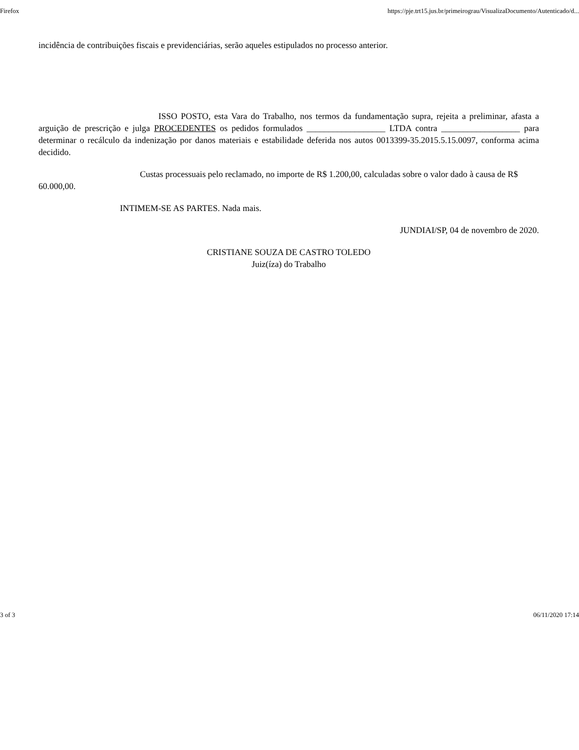Firefox https://pje.trt15.jus.br/primeirograu/VisualizaDocumento/Autenticado/d...
incidência de contribuições fiscais e previdenciárias, serão aqueles estipulados no processo anterior.
ISSO POSTO, esta Vara do Trabalho, nos termos da fundamentação supra, rejeita a preliminar, afasta a arguição de prescrição e julga PROCEDENTES os pedidos formulados __________________ LTDA contra __________________ para determinar o recálculo da indenização por danos materiais e estabilidade deferida nos autos 0013399-35.2015.5.15.0097, conforma acima decidido.
Custas processuais pelo reclamado, no importe de R$ 1.200,00, calculadas sobre o valor dado à causa de R$ 60.000,00.
INTIMEM-SE AS PARTES. Nada mais.
JUNDIAI/SP, 04 de novembro de 2020.
CRISTIANE SOUZA DE CASTRO TOLEDO
Juiz(íza) do Trabalho
3 of 3 06/11/2020 17:14